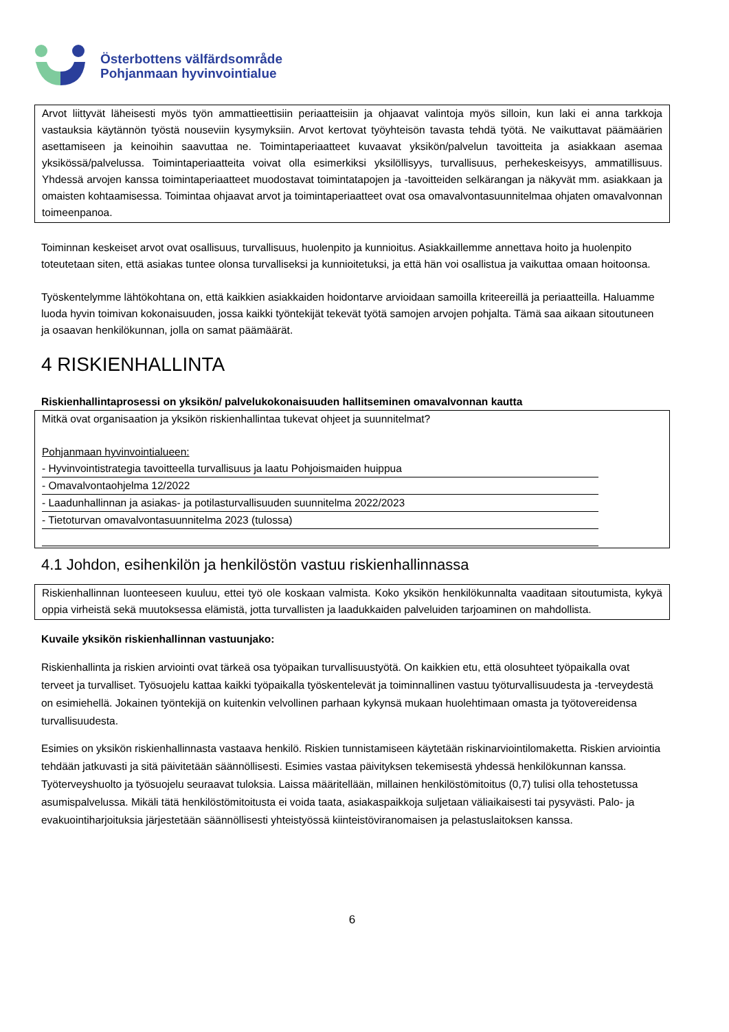Österbottens välfärdsområde
Pohjanmaan hyvinvointialue
Arvot liittyvät läheisesti myös työn ammattieettisiin periaatteisiin ja ohjaavat valintoja myös silloin, kun laki ei anna tarkkoja vastauksia käytännön työstä nouseviin kysymyksiin. Arvot kertovat työyhteisön tavasta tehdä työtä. Ne vaikuttavat päämäärien asettamiseen ja keinoihin saavuttaa ne. Toimintaperiaatteet kuvaavat yksikön/palvelun tavoitteita ja asiakkaan asemaa yksikössä/palvelussa. Toimintaperiaatteita voivat olla esimerkiksi yksilöllisyys, turvallisuus, perhekeskeisyys, ammatillisuus. Yhdessä arvojen kanssa toimintaperiaatteet muodostavat toimintatapojen ja -tavoitteiden selkärangan ja näkyvät mm. asiakkaan ja omaisten kohtaamisessa. Toimintaa ohjaavat arvot ja toimintaperiaatteet ovat osa omavalvontasuunnitelmaa ohjaten omavalvonnan toimeenpanoa.
Toiminnan keskeiset arvot ovat osallisuus, turvallisuus, huolenpito ja kunnioitus. Asiakkaillemme annettava hoito ja huolenpito toteutetaan siten, että asiakas tuntee olonsa turvalliseksi ja kunnioitetuksi, ja että hän voi osallistua ja vaikuttaa omaan hoitoonsa.
Työskentelymme lähtökohtana on, että kaikkien asiakkaiden hoidontarve arvioidaan samoilla kriteereillä ja periaatteilla. Haluamme luoda hyvin toimivan kokonaisuuden, jossa kaikki työntekijät tekevät työtä samojen arvojen pohjalta. Tämä saa aikaan sitoutuneen ja osaavan henkilökunnan, jolla on samat päämäärät.
4 RISKIENHALLINTA
Riskienhallintaprosessi on yksikön/ palvelukokonaisuuden hallitseminen omavalvonnan kautta
Mitkä ovat organisaation ja yksikön riskienhallintaa tukevat ohjeet ja suunnitelmat?
Pohjanmaan hyvinvointialueen:
- Hyvinvointistrategia tavoitteella turvallisuus ja laatu Pohjoismaiden huippua
- Omavalvontaohjelma 12/2022
- Laadunhallinnan ja asiakas- ja potilasturvallisuuden suunnitelma 2022/2023
- Tietoturvan omavalvontasuunnitelma 2023 (tulossa)
4.1 Johdon, esihenkilön ja henkilöstön vastuu riskienhallinnassa
Riskienhallinnan luonteeseen kuuluu, ettei työ ole koskaan valmista. Koko yksikön henkilökunnalta vaaditaan sitoutumista, kykyä oppia virheistä sekä muutoksessa elämistä, jotta turvallisten ja laadukkaiden palveluiden tarjoaminen on mahdollista.
Kuvaile yksikön riskienhallinnan vastuunjako:
Riskienhallinta ja riskien arviointi ovat tärkeä osa työpaikan turvallisuustyötä. On kaikkien etu, että olosuhteet työpaikalla ovat terveet ja turvalliset. Työsuojelu kattaa kaikki työpaikalla työskentelevät ja toiminnallinen vastuu työturvallisuudesta ja -terveydestä on esimiehellä. Jokainen työntekijä on kuitenkin velvollinen parhaan kykynsä mukaan huolehtimaan omasta ja työtovereidensa turvallisuudesta.
Esimies on yksikön riskienhallinnasta vastaava henkilö. Riskien tunnistamiseen käytetään riskinarviointilomaketta. Riskien arviointia tehdään jatkuvasti ja sitä päivitetään säännöllisesti. Esimies vastaa päivityksen tekemisestä yhdessä henkilökunnan kanssa. Työterveyshuolto ja työsuojelu seuraavat tuloksia. Laissa määritellään, millainen henkilöstömitoitus (0,7) tulisi olla tehostetussa asumispalvelussa. Mikäli tätä henkilöstömitoitusta ei voida taata, asiakaspaikkoja suljetaan väliaikaisesti tai pysyvästi. Palo- ja evakuointiharjoituksia järjestetään säännöllisesti yhteistyössä kiinteistöviranomaisen ja pelastuslaitoksen kanssa.
6